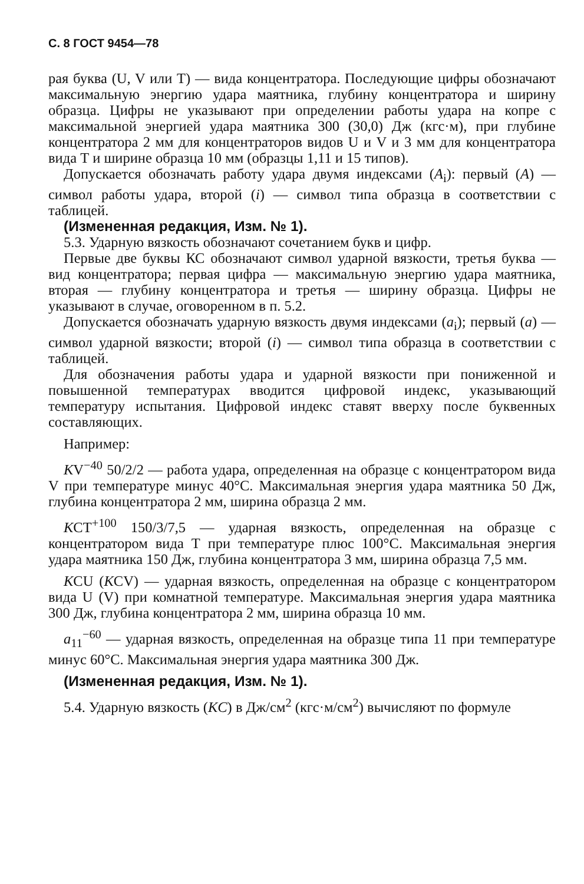С. 8 ГОСТ 9454—78
рая буква (U, V или Т) — вида концентратора. Последующие цифры обозначают максимальную энергию удара маятника, глубину концентратора и ширину образца. Цифры не указывают при определении работы удара на копре с максимальной энергией удара маятника 300 (30,0) Дж (кгс·м), при глубине концентратора 2 мм для концентраторов видов U и V и 3 мм для концентратора вида Т и ширине образца 10 мм (образцы 1,11 и 15 типов).
Допускается обозначать работу удара двумя индексами (A<sub>i</sub>): первый (A) — символ работы удара, второй (i) — символ типа образца в соответствии с таблицей.
(Измененная редакция, Изм. № 1).
5.3. Ударную вязкость обозначают сочетанием букв и цифр.
Первые две буквы КС обозначают символ ударной вязкости, третья буква — вид концентратора; первая цифра — максимальную энергию удара маятника, вторая — глубину концентратора и третья — ширину образца. Цифры не указывают в случае, оговоренном в п. 5.2.
Допускается обозначать ударную вязкость двумя индексами (a<sub>i</sub>); первый (a) — символ ударной вязкости; второй (i) — символ типа образца в соответствии с таблицей.
Для обозначения работы удара и ударной вязкости при пониженной и повышенной температурах вводится цифровой индекс, указывающий температуру испытания. Цифровой индекс ставят вверху после буквенных составляющих.
Например:
KV<sup>−40</sup> 50/2/2 — работа удара, определенная на образце с концентратором вида V при температуре минус 40°С. Максимальная энергия удара маятника 50 Дж, глубина концентратора 2 мм, ширина образца 2 мм.
KCT<sup>+100</sup> 150/3/7,5 — ударная вязкость, определенная на образце с концентратором вида Т при температуре плюс 100°С. Максимальная энергия удара маятника 150 Дж, глубина концентратора 3 мм, ширина образца 7,5 мм.
KCU (KCV) — ударная вязкость, определенная на образце с концентратором вида U (V) при комнатной температуре. Максимальная энергия удара маятника 300 Дж, глубина концентратора 2 мм, ширина образца 10 мм.
a<sub>11</sub><sup>−60</sup> — ударная вязкость, определенная на образце типа 11 при температуре минус 60°С. Максимальная энергия удара маятника 300 Дж.
(Измененная редакция, Изм. № 1).
5.4. Ударную вязкость (KC) в Дж/см<sup>2</sup> (кгс·м/см<sup>2</sup>) вычисляют по формуле